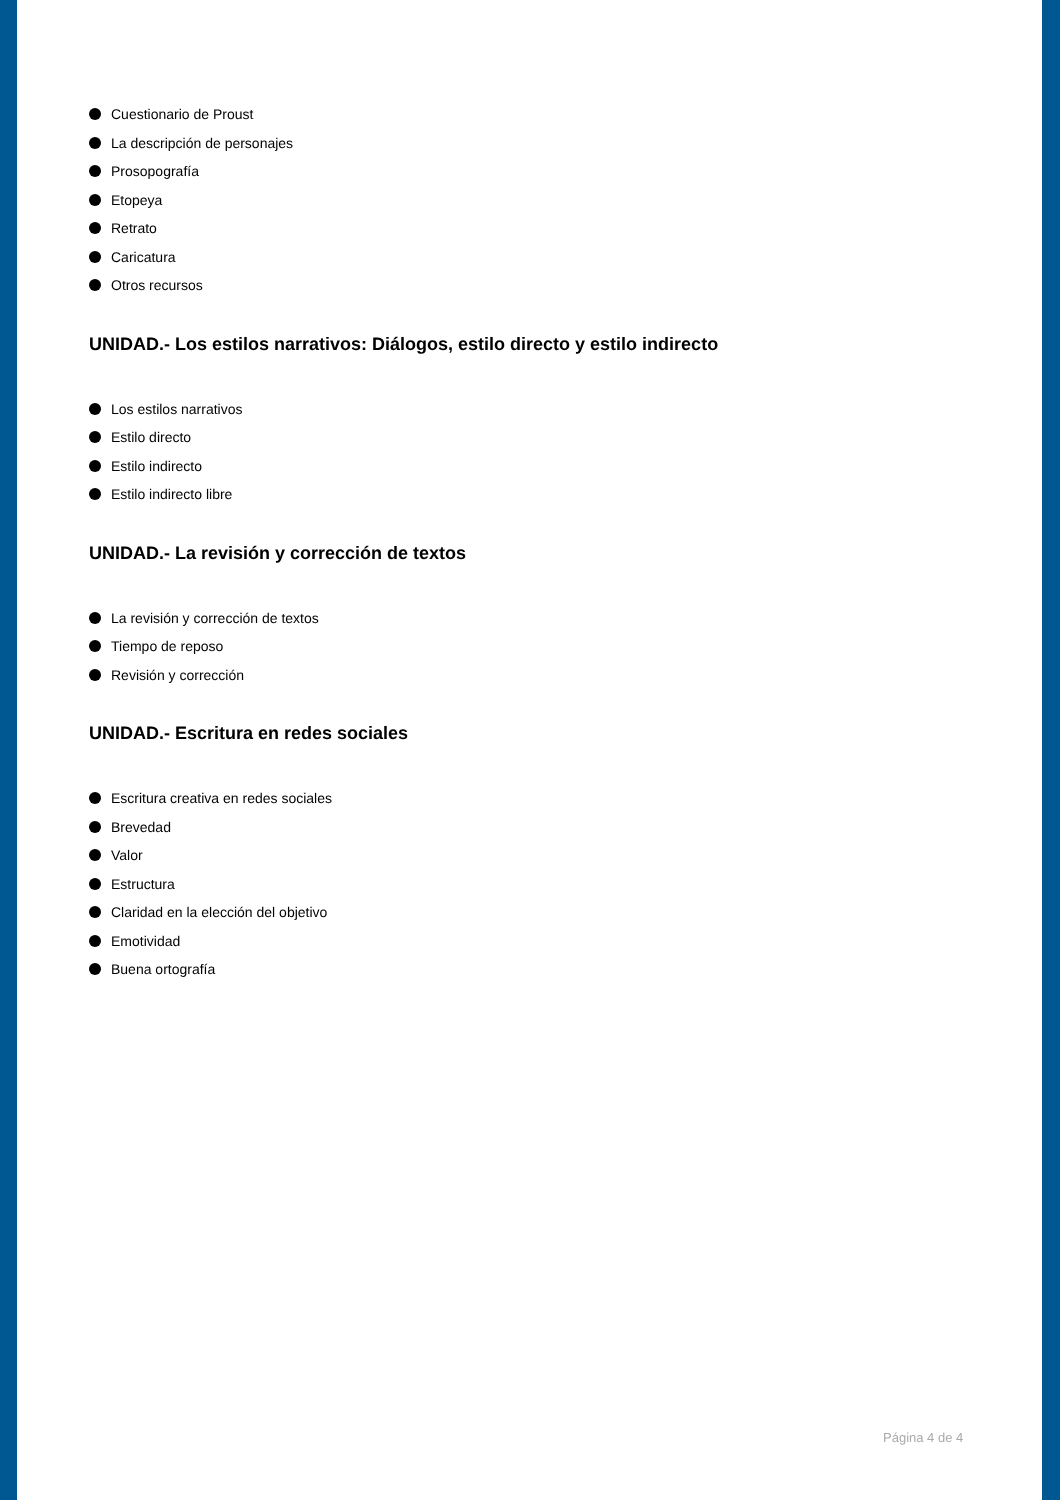Cuestionario de Proust
La descripción de personajes
Prosopografía
Etopeya
Retrato
Caricatura
Otros recursos
UNIDAD.- Los estilos narrativos: Diálogos, estilo directo y estilo indirecto
Los estilos narrativos
Estilo directo
Estilo indirecto
Estilo indirecto libre
UNIDAD.- La revisión y corrección de textos
La revisión y corrección de textos
Tiempo de reposo
Revisión y corrección
UNIDAD.- Escritura en redes sociales
Escritura creativa en redes sociales
Brevedad
Valor
Estructura
Claridad en la elección del objetivo
Emotividad
Buena ortografía
Página 4 de 4